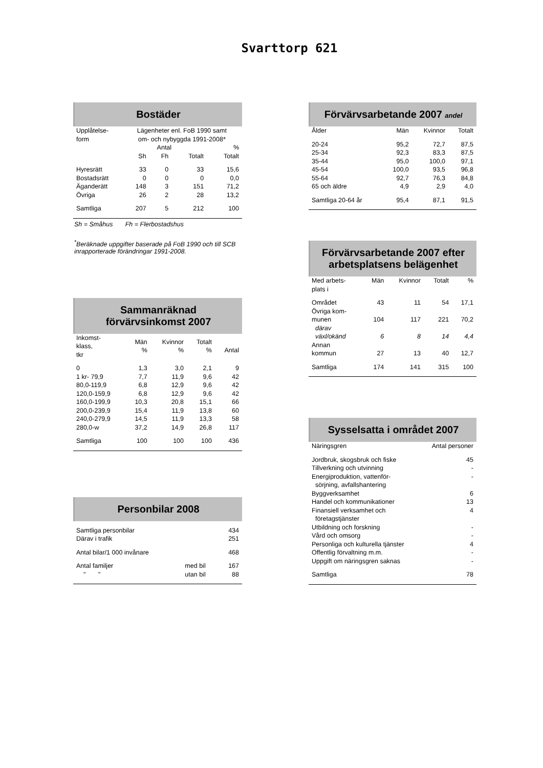Svarttorp 621
Bostäder
| Upplåtelse- form | Lägenheter enl. FoB 1990 samt om- och nybyggda 1991-2008* | | | |
| --- | --- | --- | --- | --- |
| | Antal | | | % |
| | Sh | Fh | Totalt | Totalt |
| Hyresrätt | 33 | 0 | 33 | 15,6 |
| Bostadsrätt | 0 | 0 | 0 | 0,0 |
| Äganderätt | 148 | 3 | 151 | 71,2 |
| Övriga | 26 | 2 | 28 | 13,2 |
| Samtliga | 207 | 5 | 212 | 100 |
Sh = Småhus Fh = Flerbostadshus
<sup>*</sup> Beräknade uppgifter baserade på FoB 1990 och till SCB inrapporterade förändringar 1991-2008.
Sammanräknad
förvärvsinkomst 2007
| Inkomst- klass, tkr | Män % | Kvinnor % | Totalt % | Antal |
| --- | --- | --- | --- | --- |
| 0 | 1,3 | 3,0 | 2,1 | 9 |
| 1 kr- 79,9 | 7,7 | 11,9 | 9,6 | 42 |
| 80,0-119,9 | 6,8 | 12,9 | 9,6 | 42 |
| 120,0-159,9 | 6,8 | 12,9 | 9,6 | 42 |
| 160,0-199,9 | 10,3 | 20,8 | 15,1 | 66 |
| 200,0-239,9 | 15,4 | 11,9 | 13,8 | 60 |
| 240,0-279,9 | 14,5 | 11,9 | 13,3 | 58 |
| 280,0-w | 37,2 | 14,9 | 26,8 | 117 |
| Samtliga | 100 | 100 | 100 | 436 |
Personbilar 2008
| Samtliga personbilar | | 434 |
| Därav i trafik | | 251 |
| Antal bilar/1 000 invånare | | 468 |
| Antal familjer | med bil | 167 |
| " " | utan bil | 88 |
Förvärvsarbetande 2007 andel
| Ålder | Män | Kvinnor | Totalt |
| --- | --- | --- | --- |
| 20-24 | 95,2 | 72,7 | 87,5 |
| 25-34 | 92,3 | 83,3 | 87,5 |
| 35-44 | 95,0 | 100,0 | 97,1 |
| 45-54 | 100,0 | 93,5 | 96,8 |
| 55-64 | 92,7 | 76,3 | 84,8 |
| 65 och äldre | 4,9 | 2,9 | 4,0 |
| Samtliga 20-64 år | 95,4 | 87,1 | 91,5 |
Förvärvsarbetande 2007 efter arbetsplatsens belägenhet
| Med arbets- plats i | Män | Kvinnor | Totalt | % |
| --- | --- | --- | --- | --- |
| Området | 43 | 11 | 54 | 17,1 |
| Övriga kom- munen | 104 | 117 | 221 | 70,2 |
| därav växl/okänd | 6 | 8 | 14 | 4,4 |
| Annan kommun | 27 | 13 | 40 | 12,7 |
| Samtliga | 174 | 141 | 315 | 100 |
Sysselsatta i området 2007
| Näringsgren | Antal personer |
| --- | --- |
| Jordbruk, skogsbruk och fiske | 45 |
| Tillverkning och utvinning | - |
| Energiproduktion, vattenför- sörjning, avfallshantering | - |
| Byggverksamhet | 6 |
| Handel och kommunikationer | 13 |
| Finansiell verksamhet och företagstjänster | 4 |
| Utbildning och forskning | - |
| Vård och omsorg | - |
| Personliga och kulturella tjänster | 4 |
| Offentlig förvaltning m.m. | - |
| Uppgift om näringsgren saknas | - |
| Samtliga | 78 |